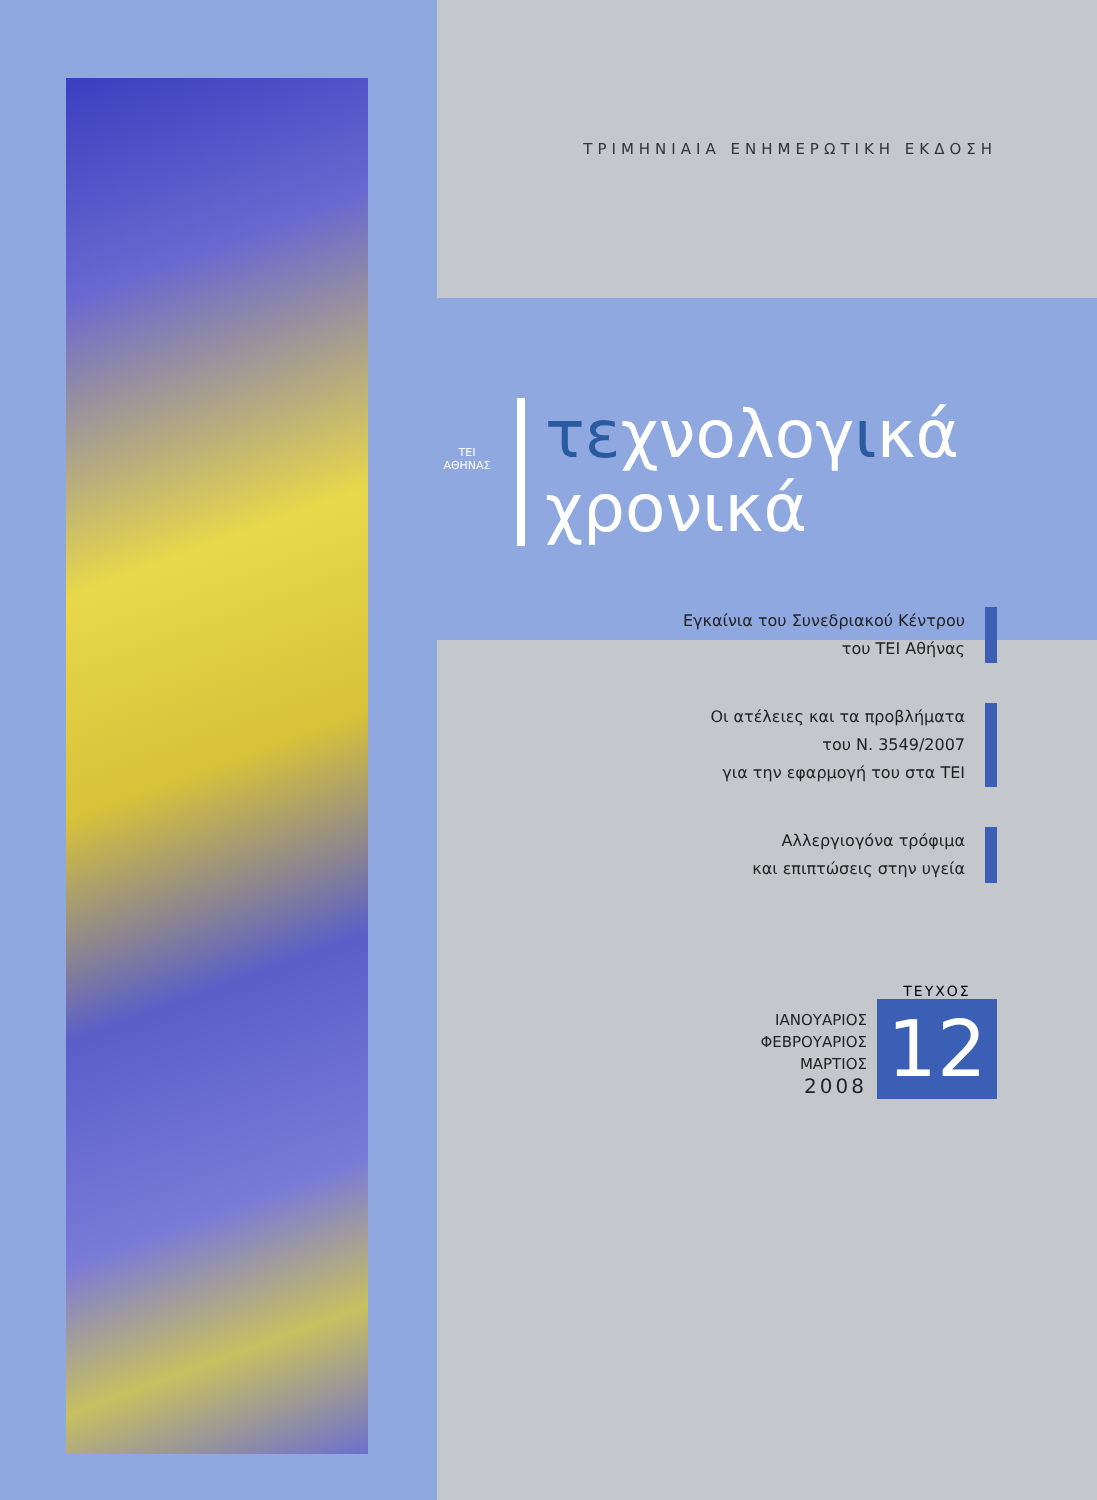ΤΡΙΜΗΝΙΑΙΑ ΕΝΗΜΕΡΩΤΙΚΗ ΕΚΔΟΣΗ
τεχνολογικά
χρονικά
ΤΕΙ ΑΘΗΝΑΣ
Εγκαίνια του Συνεδριακού Κέντρου
του ΤΕΙ Αθήνας
Οι ατέλειες και τα προβλήματα
του Ν. 3549/2007
για την εφαρμογή του στα ΤΕΙ
Αλλεργιογόνα τρόφιμα
και επιπτώσεις στην υγεία
ΙΑΝΟΥΑΡΙΟΣ
ΦΕΒΡΟΥΑΡΙΟΣ
ΜΑΡΤΙΟΣ
2008
ΤΕΥΧΟΣ
12